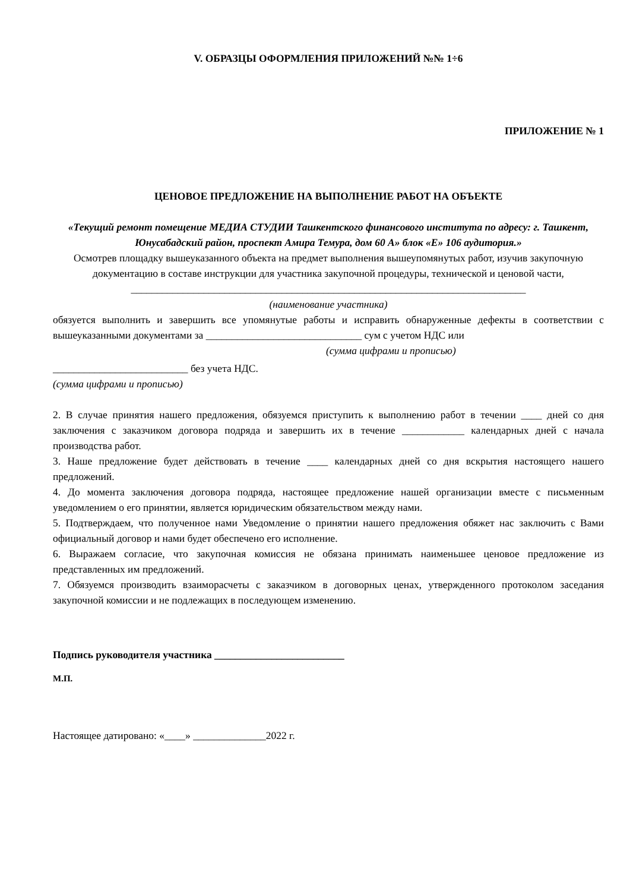V. ОБРАЗЦЫ ОФОРМЛЕНИЯ ПРИЛОЖЕНИЙ №№ 1÷6
ПРИЛОЖЕНИЕ № 1
ЦЕНОВОЕ ПРЕДЛОЖЕНИЕ НА ВЫПОЛНЕНИЕ РАБОТ НА ОБЪЕКТЕ
«Текущий ремонт помещение МЕДИА СТУДИИ Ташкентского финансового института по адресу: г. Ташкент, Юнусабадский район, проспект Амира Темура, дом 60 А» блок «Е» 106 аудитория.»
Осмотрев площадку вышеуказанного объекта на предмет выполнения вышеупомянутых работ, изучив закупочную документацию в составе инструкции для участника закупочной процедуры, технической и ценовой части, ____________________________________________________________________________
(наименование участника)
обязуется выполнить и завершить все упомянутые работы и исправить обнаруженные дефекты в соответствии с вышеуказанными документами за ______________________________ сум с учетом НДС или
(сумма цифрами и прописью)
__________________________ без учета НДС.
(сумма цифрами и прописью)
2. В случае принятия нашего предложения, обязуемся приступить к выполнению работ в течении ____ дней со дня заключения с заказчиком договора подряда и завершить их в течение ____________ календарных дней с начала производства работ.
3. Наше предложение будет действовать в течение ____ календарных дней со дня вскрытия настоящего нашего предложений.
4. До момента заключения договора подряда, настоящее предложение нашей организации вместе с письменным уведомлением о его принятии, является юридическим обязательством между нами.
5. Подтверждаем, что полученное нами Уведомление о принятии нашего предложения обяжет нас заключить с Вами официальный договор и нами будет обеспечено его исполнение.
6. Выражаем согласие, что закупочная комиссия не обязана принимать наименьшее ценовое предложение из представленных им предложений.
7. Обязуемся производить взаиморасчеты с заказчиком в договорных ценах, утвержденного протоколом заседания закупочной комиссии и не подлежащих в последующем изменению.
Подпись руководителя участника _________________________
М.П.
Настоящее датировано: «____» ______________2022 г.